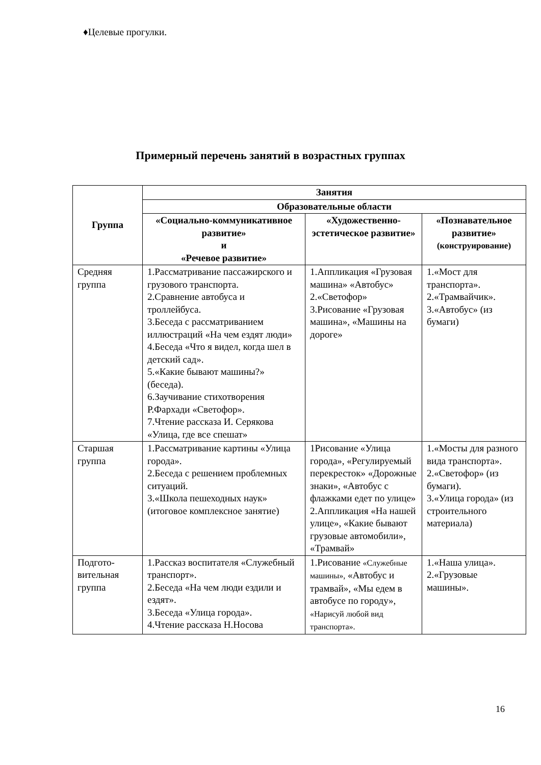♦Целевые прогулки.
Примерный перечень занятий в возрастных группах
| Группа | Занятия | | |
| --- | --- | --- | --- |
| | Образовательные области | | |
| | «Социально-коммуникативное развитие» и «Речевое развитие» | «Художественно-эстетическое развитие» | «Познавательное развитие» (конструирование) |
| Средняя группа | 1.Рассматривание пассажирского и грузового транспорта. 2.Сравнение автобуса и троллейбуса. 3.Беседа с рассматриванием иллюстраций «На чем ездят люди» 4.Беседа «Что я видел, когда шел в детский сад». 5.«Какие бывают машины?» (беседа). 6.Заучивание стихотворения Р.Фархади «Светофор». 7.Чтение рассказа И. Серякова «Улица, где все спешат» | 1.Аппликация «Грузовая машина» «Автобус» 2.«Светофор» 3.Рисование «Грузовая машина», «Машины на дороге» | 1.«Мост для транспорта». 2.«Трамвайчик». 3.«Автобус» (из бумаги) |
| Старшая группа | 1.Рассматривание картины «Улица города». 2.Беседа с решением проблемных ситуаций. 3.«Школа пешеходных наук» (итоговое комплексное занятие) | 1Рисование «Улица города», «Регулируемый перекресток» «Дорожные знаки», «Автобус с флажками едет по улице» 2.Аппликация «На нашей улице», «Какие бывают грузовые автомобили», «Трамвай» | 1.«Мосты для разного вида транспорта». 2.«Светофор» (из бумаги). 3.«Улица города» (из строительного материала) |
| Подгото-вительная группа | 1.Рассказ воспитателя «Служебный транспорт». 2.Беседа «На чем люди ездили и ездят». 3.Беседа «Улица города». 4.Чтение рассказа Н.Носова | 1.Рисование «Служебные машины», «Автобус и трамвай», «Мы едем в автобусе по городу», «Нарисуй любой вид транспорта». | 1.«Наша улица». 2.«Грузовые машины». |
16